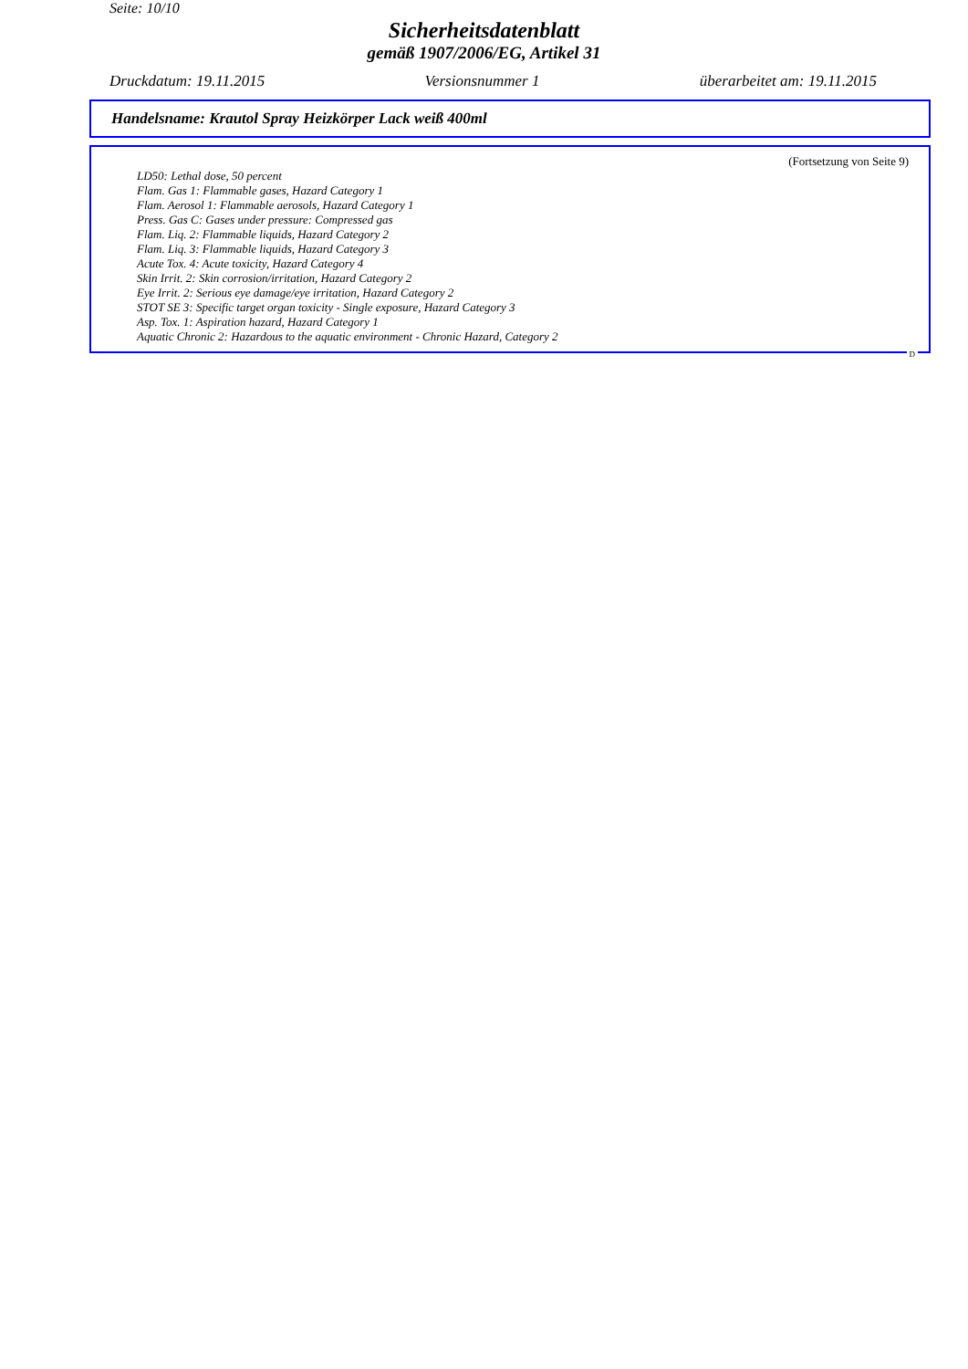Seite: 10/10
Sicherheitsdatenblatt
gemäß 1907/2006/EG, Artikel 31
Druckdatum: 19.11.2015 Versionsnummer 1 überarbeitet am: 19.11.2015
Handelsname: Krautol Spray Heizkörper Lack weiß 400ml
(Fortsetzung von Seite 9)
LD50: Lethal dose, 50 percent
Flam. Gas 1: Flammable gases, Hazard Category 1
Flam. Aerosol 1: Flammable aerosols, Hazard Category 1
Press. Gas C: Gases under pressure: Compressed gas
Flam. Liq. 2: Flammable liquids, Hazard Category 2
Flam. Liq. 3: Flammable liquids, Hazard Category 3
Acute Tox. 4: Acute toxicity, Hazard Category 4
Skin Irrit. 2: Skin corrosion/irritation, Hazard Category 2
Eye Irrit. 2: Serious eye damage/eye irritation, Hazard Category 2
STOT SE 3: Specific target organ toxicity - Single exposure, Hazard Category 3
Asp. Tox. 1: Aspiration hazard, Hazard Category 1
Aquatic Chronic 2: Hazardous to the aquatic environment - Chronic Hazard, Category 2
D